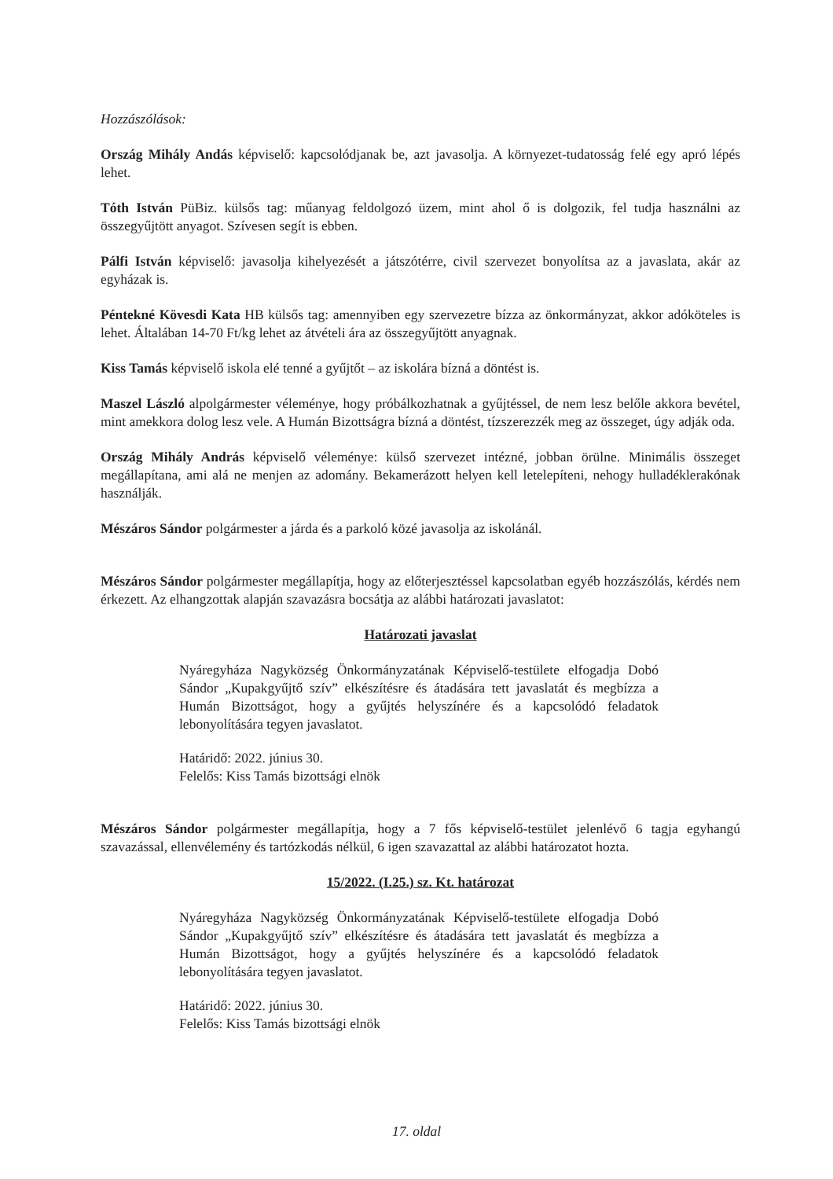Hozzászólások:
Ország Mihály Andás képviselő: kapcsolódjanak be, azt javasolja. A környezet-tudatosság felé egy apró lépés lehet.
Tóth István PüBiz. külsős tag: műanyag feldolgozó üzem, mint ahol ő is dolgozik, fel tudja használni az összegyűjtött anyagot. Szívesen segít is ebben.
Pálfi István képviselő: javasolja kihelyezését a játszótérre, civil szervezet bonyolítsa az a javaslata, akár az egyházak is.
Péntekné Kövesdi Kata HB külsős tag: amennyiben egy szervezetre bízza az önkormányzat, akkor adóköteles is lehet. Általában 14-70 Ft/kg lehet az átvételi ára az összegyűjtött anyagnak.
Kiss Tamás képviselő iskola elé tenné a gyűjtőt – az iskolára bízná a döntést is.
Maszel László alpolgármester véleménye, hogy próbálkozhatnak a gyűjtéssel, de nem lesz belőle akkora bevétel, mint amekkora dolog lesz vele. A Humán Bizottságra bízná a döntést, tízszerezzék meg az összeget, úgy adják oda.
Ország Mihály András képviselő véleménye: külső szervezet intézné, jobban örülne. Minimális összeget megállapítana, ami alá ne menjen az adomány. Bekamerázott helyen kell letelepíteni, nehogy hulladéklerakónak használják.
Mészáros Sándor polgármester a járda és a parkoló közé javasolja az iskolánál.
Mészáros Sándor polgármester megállapítja, hogy az előterjesztéssel kapcsolatban egyéb hozzászólás, kérdés nem érkezett. Az elhangzottak alapján szavazásra bocsátja az alábbi határozati javaslatot:
Határozati javaslat
Nyáregyháza Nagyközség Önkormányzatának Képviselő-testülete elfogadja Dobó Sándor „Kupakgyűjtő szív” elkészítésre és átadására tett javaslatát és megbízza a Humán Bizottságot, hogy a gyűjtés helyszínére és a kapcsolódó feladatok lebonyolítására tegyen javaslatot.
Határidő: 2022. június 30.
Felelős: Kiss Tamás bizottsági elnök
Mészáros Sándor polgármester megállapítja, hogy a 7 fős képviselő-testület jelenlévő 6 tagja egyhangú szavazással, ellenvélemény és tartózkodás nélkül, 6 igen szavazattal az alábbi határozatot hozta.
15/2022. (I.25.) sz. Kt. határozat
Nyáregyháza Nagyközség Önkormányzatának Képviselő-testülete elfogadja Dobó Sándor „Kupakgyűjtő szív” elkészítésre és átadására tett javaslatát és megbízza a Humán Bizottságot, hogy a gyűjtés helyszínére és a kapcsolódó feladatok lebonyolítására tegyen javaslatot.
Határidő: 2022. június 30.
Felelős: Kiss Tamás bizottsági elnök
17. oldal